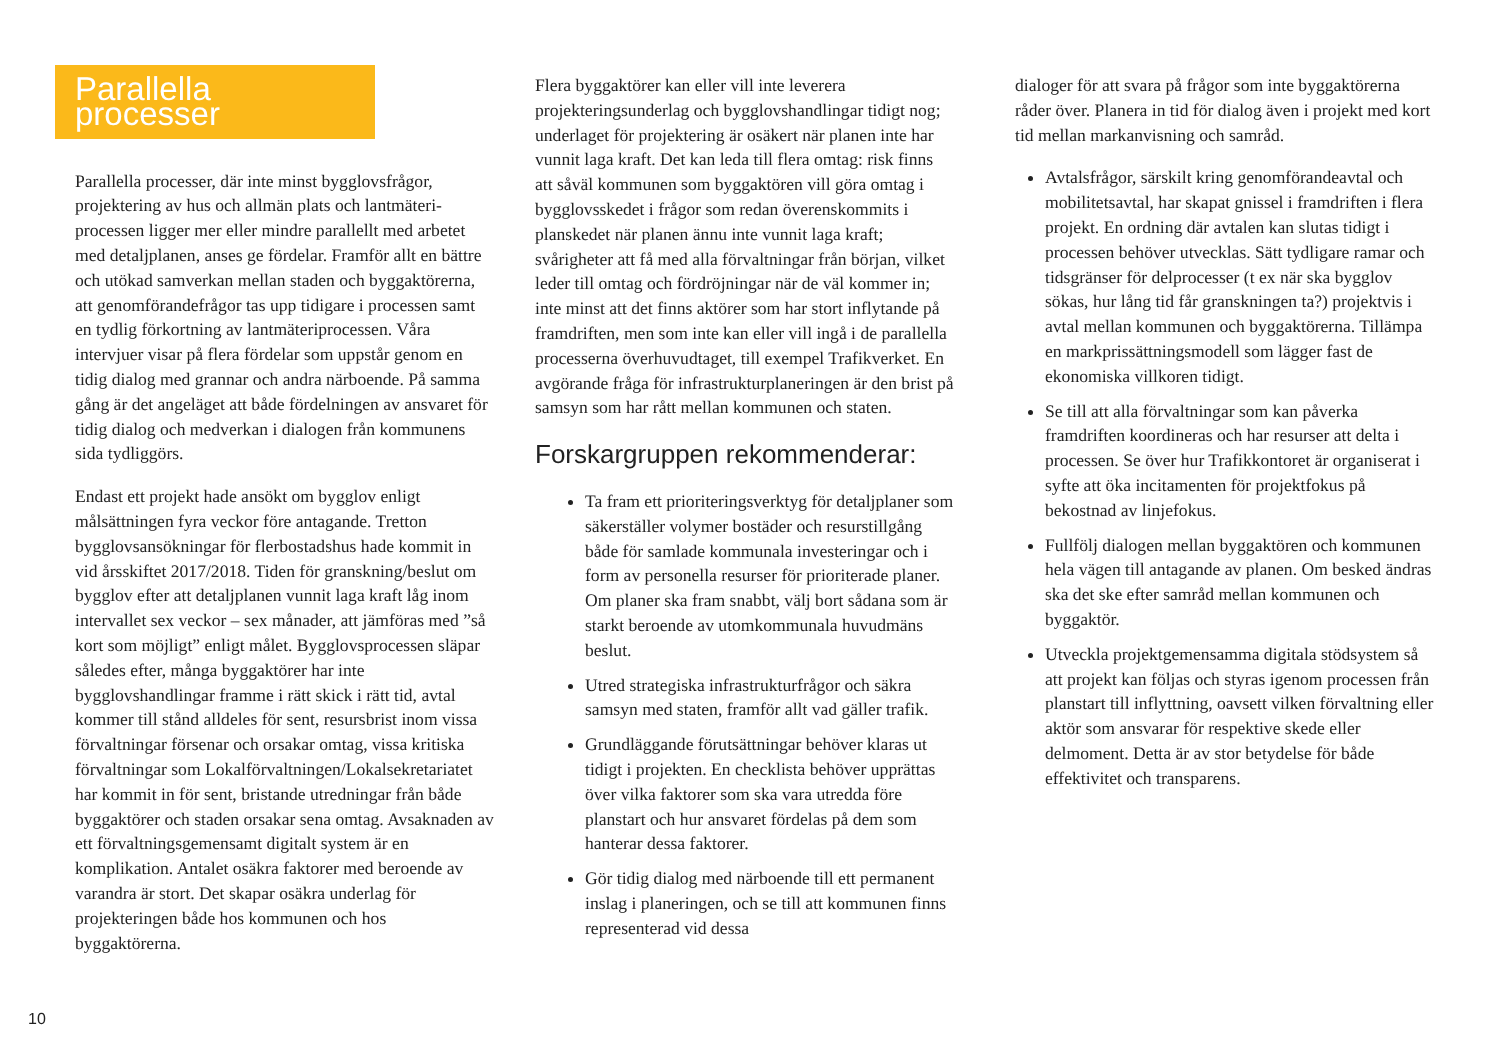Parallella processer
Parallella processer, där inte minst bygglovsfrågor, projektering av hus och allmän plats och lantmäteri­processen ligger mer eller mindre parallellt med arbetet med detaljplanen, anses ge fördelar. Framför allt en bättre och utökad samverkan mellan staden och byggaktörerna, att genomförandefrågor tas upp tidigare i processen samt en tydlig förkortning av lant­mäteriprocessen. Våra intervjuer visar på flera fördelar som uppstår genom en tidig dialog med grannar och andra närboende. På samma gång är det angeläget att både fördelningen av ansvaret för tidig dialog och medverkan i dialogen från kommunens sida tydliggörs.
Endast ett projekt hade ansökt om bygglov enligt målsättningen fyra veckor före antagande. Tretton bygglovsansökningar för flerbostadshus hade kommit in vid årsskiftet 2017/2018. Tiden för granskning/beslut om bygglov efter att detaljplanen vunnit laga kraft låg inom intervallet sex veckor – sex månader, att jämföras med ”så kort som möjligt” enligt målet. Bygglovsprocessen släpar således efter, många byggaktörer har inte bygglovshandlingar framme i rätt skick i rätt tid, avtal kommer till stånd alldeles för sent, resursbrist inom vissa förvaltningar försenar och orsakar omtag, vissa kritiska förvaltningar som Lokalförvaltningen/Lokalsekretariatet har kommit in för sent, bristande utredningar från både byggaktörer och staden orsakar sena omtag. Avsaknaden av ett förvaltningsgemensamt digitalt system är en komplikation. Antalet osäkra faktorer med beroende av varandra är stort. Det skapar osäkra underlag för projekteringen både hos kommunen och hos byggaktörerna.
Flera byggaktörer kan eller vill inte leverera projekteringsunderlag och bygglovshandlingar tidigt nog; underlaget för projektering är osäkert när planen inte har vunnit laga kraft. Det kan leda till flera omtag: risk finns att såväl kommunen som byggaktören vill göra omtag i bygglovsskedet i frågor som redan överens­kommits i planskedet när planen ännu inte vunnit laga kraft; svårigheter att få med alla förvaltningar från början, vilket leder till omtag och fördröjningar när de väl kommer in; inte minst att det finns aktörer som har stort inflytande på framdriften, men som inte kan eller vill ingå i de parallella processerna överhuvudtaget, till exempel Trafikverket. En avgörande fråga för infrastrukturplaneringen är den brist på samsyn som har rått mellan kommunen och staten.
Forskargruppen rekommenderar:
Ta fram ett prioriteringsverktyg för detaljplaner som säkerställer volymer bostäder och resurstillgång både för samlade kommunala investeringar och i form av personella resurser för prioriterade planer. Om planer ska fram snabbt, välj bort sådana som är starkt beroende av utomkommunala huvudmäns beslut.
Utred strategiska infrastrukturfrågor och säkra samsyn med staten, framför allt vad gäller trafik.
Grundläggande förutsättningar behöver klaras ut tidigt i projekten. En checklista behöver upprättas över vilka faktorer som ska vara utredda före planstart och hur ansvaret fördelas på dem som hanterar dessa faktorer.
Gör tidig dialog med närboende till ett permanent inslag i planeringen, och se till att kommunen finns representerad vid dessa
dialoger för att svara på frågor som inte byggaktörerna råder över. Planera in tid för dialog även i projekt med kort tid mellan markanvisning och samråd.
Avtalsfrågor, särskilt kring genomförandeavtal och mobilitetsavtal, har skapat gnissel i framdriften i flera projekt. En ordning där avtalen kan slutas tidigt i processen behöver utvecklas. Sätt tydligare ramar och tidsgränser för delprocesser (t ex när ska bygglov sökas, hur lång tid får granskningen ta?) projektvis i avtal mellan kommunen och byggaktörerna. Tillämpa en markprissättningsmodell som lägger fast de ekonomiska villkoren tidigt.
Se till att alla förvaltningar som kan påverka framdriften koordineras och har resurser att delta i processen. Se över hur Trafikkontoret är organiserat i syfte att öka incitamenten för projektfokus på bekostnad av linjefokus.
Fullfölj dialogen mellan byggaktören och kommunen hela vägen till antagande av planen. Om besked ändras ska det ske efter samråd mellan kommunen och byggaktör.
Utveckla projektgemensamma digitala stödsystem så att projekt kan följas och styras igenom processen från planstart till inflyttning, oavsett vilken förvaltning eller aktör som ansvarar för respektive skede eller delmoment. Detta är av stor betydelse för både effektivitet och transparens.
10